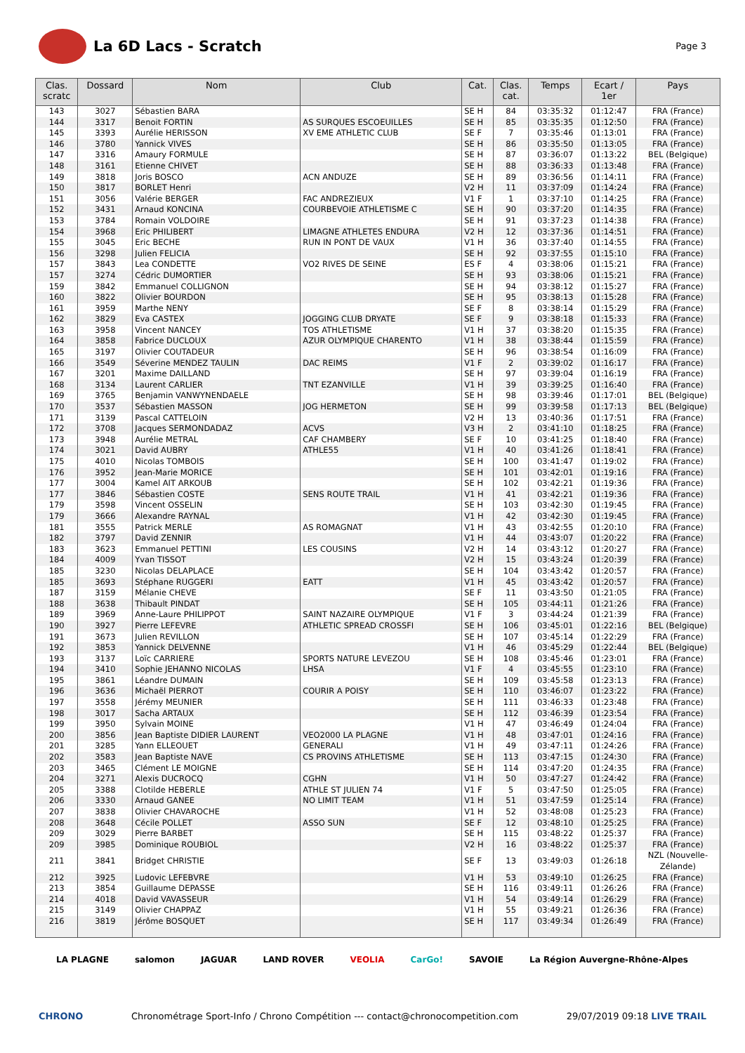La 6D Lacs - Scratch
Page 3
| Clas. scratc | Dossard | Nom | Club | Cat. | Clas. cat. | Temps | Ecart / 1er | Pays |
| --- | --- | --- | --- | --- | --- | --- | --- | --- |
| 143 | 3027 | Sébastien BARA | | SE H | 84 | 03:35:32 | 01:12:47 | FRA (France) |
| 144 | 3317 | Benoit FORTIN | AS SURQUES ESCOEUILLES | SE H | 85 | 03:35:35 | 01:12:50 | FRA (France) |
| 145 | 3393 | Aurélie HERISSON | XV EME ATHLETIC CLUB | SE F | 7 | 03:35:46 | 01:13:01 | FRA (France) |
| 146 | 3780 | Yannick VIVES | | SE H | 86 | 03:35:50 | 01:13:05 | FRA (France) |
| 147 | 3316 | Amaury FORMULE | | SE H | 87 | 03:36:07 | 01:13:22 | BEL (Belgique) |
| 148 | 3161 | Etienne CHIVET | | SE H | 88 | 03:36:33 | 01:13:48 | FRA (France) |
| 149 | 3818 | Joris BOSCO | ACN ANDUZE | SE H | 89 | 03:36:56 | 01:14:11 | FRA (France) |
| 150 | 3817 | BORLET Henri | | V2 H | 11 | 03:37:09 | 01:14:24 | FRA (France) |
| 151 | 3056 | Valérie BERGER | FAC ANDREZIEUX | V1 F | 1 | 03:37:10 | 01:14:25 | FRA (France) |
| 152 | 3431 | Arnaud KONCINA | COURBEVOIE ATHLETISME C | SE H | 90 | 03:37:20 | 01:14:35 | FRA (France) |
| 153 | 3784 | Romain VOLDOIRE | | SE H | 91 | 03:37:23 | 01:14:38 | FRA (France) |
| 154 | 3968 | Eric PHILIBERT | LIMAGNE ATHLETES ENDURA | V2 H | 12 | 03:37:36 | 01:14:51 | FRA (France) |
| 155 | 3045 | Eric BECHE | RUN IN PONT DE VAUX | V1 H | 36 | 03:37:40 | 01:14:55 | FRA (France) |
| 156 | 3298 | Julien FELICIA | | SE H | 92 | 03:37:55 | 01:15:10 | FRA (France) |
| 157 | 3843 | Lea CONDETTE | VO2 RIVES DE SEINE | ES F | 4 | 03:38:06 | 01:15:21 | FRA (France) |
| 157 | 3274 | Cédric DUMORTIER | | SE H | 93 | 03:38:06 | 01:15:21 | FRA (France) |
| 159 | 3842 | Emmanuel COLLIGNON | | SE H | 94 | 03:38:12 | 01:15:27 | FRA (France) |
| 160 | 3822 | Olivier BOURDON | | SE H | 95 | 03:38:13 | 01:15:28 | FRA (France) |
| 161 | 3959 | Marthe NENY | | SE F | 8 | 03:38:14 | 01:15:29 | FRA (France) |
| 162 | 3829 | Eva CASTEX | JOGGING CLUB DRYATE | SE F | 9 | 03:38:18 | 01:15:33 | FRA (France) |
| 163 | 3958 | Vincent NANCEY | TOS ATHLETISME | V1 H | 37 | 03:38:20 | 01:15:35 | FRA (France) |
| 164 | 3858 | Fabrice DUCLOUX | AZUR OLYMPIQUE CHARENTO | V1 H | 38 | 03:38:44 | 01:15:59 | FRA (France) |
| 165 | 3197 | Olivier COUTADEUR | | SE H | 96 | 03:38:54 | 01:16:09 | FRA (France) |
| 166 | 3549 | Séverine MENDEZ TAULIN | DAC REIMS | V1 F | 2 | 03:39:02 | 01:16:17 | FRA (France) |
| 167 | 3201 | Maxime DAILLAND | | SE H | 97 | 03:39:04 | 01:16:19 | FRA (France) |
| 168 | 3134 | Laurent CARLIER | TNT EZANVILLE | V1 H | 39 | 03:39:25 | 01:16:40 | FRA (France) |
| 169 | 3765 | Benjamin VANWYNENDAELE | | SE H | 98 | 03:39:46 | 01:17:01 | BEL (Belgique) |
| 170 | 3537 | Sébastien MASSON | JOG HERMETON | SE H | 99 | 03:39:58 | 01:17:13 | BEL (Belgique) |
| 171 | 3139 | Pascal CATTELOIN | | V2 H | 13 | 03:40:36 | 01:17:51 | FRA (France) |
| 172 | 3708 | Jacques SERMONDADAZ | ACVS | V3 H | 2 | 03:41:10 | 01:18:25 | FRA (France) |
| 173 | 3948 | Aurélie METRAL | CAF CHAMBERY | SE F | 10 | 03:41:25 | 01:18:40 | FRA (France) |
| 174 | 3021 | David AUBRY | ATHLE55 | V1 H | 40 | 03:41:26 | 01:18:41 | FRA (France) |
| 175 | 4010 | Nicolas TOMBOIS | | SE H | 100 | 03:41:47 | 01:19:02 | FRA (France) |
| 176 | 3952 | Jean-Marie MORICE | | SE H | 101 | 03:42:01 | 01:19:16 | FRA (France) |
| 177 | 3004 | Kamel AIT ARKOUB | | SE H | 102 | 03:42:21 | 01:19:36 | FRA (France) |
| 177 | 3846 | Sébastien COSTE | SENS ROUTE TRAIL | V1 H | 41 | 03:42:21 | 01:19:36 | FRA (France) |
| 179 | 3598 | Vincent OSSELIN | | SE H | 103 | 03:42:30 | 01:19:45 | FRA (France) |
| 179 | 3666 | Alexandre RAYNAL | | V1 H | 42 | 03:42:30 | 01:19:45 | FRA (France) |
| 181 | 3555 | Patrick MERLE | AS ROMAGNAT | V1 H | 43 | 03:42:55 | 01:20:10 | FRA (France) |
| 182 | 3797 | David ZENNIR | | V1 H | 44 | 03:43:07 | 01:20:22 | FRA (France) |
| 183 | 3623 | Emmanuel PETTINI | LES COUSINS | V2 H | 14 | 03:43:12 | 01:20:27 | FRA (France) |
| 184 | 4009 | Yvan TISSOT | | V2 H | 15 | 03:43:24 | 01:20:39 | FRA (France) |
| 185 | 3230 | Nicolas DELAPLACE | | SE H | 104 | 03:43:42 | 01:20:57 | FRA (France) |
| 185 | 3693 | Stéphane RUGGERI | EATT | V1 H | 45 | 03:43:42 | 01:20:57 | FRA (France) |
| 187 | 3159 | Mélanie CHEVE | | SE F | 11 | 03:43:50 | 01:21:05 | FRA (France) |
| 188 | 3638 | Thibault PINDAT | | SE H | 105 | 03:44:11 | 01:21:26 | FRA (France) |
| 189 | 3969 | Anne-Laure PHILIPPOT | SAINT NAZAIRE OLYMPIQUE | V1 F | 3 | 03:44:24 | 01:21:39 | FRA (France) |
| 190 | 3927 | Pierre LEFEVRE | ATHLETIC SPREAD CROSSFI | SE H | 106 | 03:45:01 | 01:22:16 | BEL (Belgique) |
| 191 | 3673 | Julien REVILLON | | SE H | 107 | 03:45:14 | 01:22:29 | FRA (France) |
| 192 | 3853 | Yannick DELVENNE | | V1 H | 46 | 03:45:29 | 01:22:44 | BEL (Belgique) |
| 193 | 3137 | Loïc CARRIERE | SPORTS NATURE LEVEZOU | SE H | 108 | 03:45:46 | 01:23:01 | FRA (France) |
| 194 | 3410 | Sophie JEHANNO NICOLAS | LHSA | V1 F | 4 | 03:45:55 | 01:23:10 | FRA (France) |
| 195 | 3861 | Léandre DUMAIN | | SE H | 109 | 03:45:58 | 01:23:13 | FRA (France) |
| 196 | 3636 | Michaël PIERROT | COURIR A POISY | SE H | 110 | 03:46:07 | 01:23:22 | FRA (France) |
| 197 | 3558 | Jérémy MEUNIER | | SE H | 111 | 03:46:33 | 01:23:48 | FRA (France) |
| 198 | 3017 | Sacha ARTAUX | | SE H | 112 | 03:46:39 | 01:23:54 | FRA (France) |
| 199 | 3950 | Sylvain MOINE | | V1 H | 47 | 03:46:49 | 01:24:04 | FRA (France) |
| 200 | 3856 | Jean Baptiste DIDIER LAURENT | VEO2000 LA PLAGNE | V1 H | 48 | 03:47:01 | 01:24:16 | FRA (France) |
| 201 | 3285 | Yann ELLEOUET | GENERALI | V1 H | 49 | 03:47:11 | 01:24:26 | FRA (France) |
| 202 | 3583 | Jean Baptiste NAVE | CS PROVINS ATHLETISME | SE H | 113 | 03:47:15 | 01:24:30 | FRA (France) |
| 203 | 3465 | Clément LE MOIGNE | | SE H | 114 | 03:47:20 | 01:24:35 | FRA (France) |
| 204 | 3271 | Alexis DUCROCQ | CGHN | V1 H | 50 | 03:47:27 | 01:24:42 | FRA (France) |
| 205 | 3388 | Clotilde HEBERLE | ATHLE ST JULIEN 74 | V1 F | 5 | 03:47:50 | 01:25:05 | FRA (France) |
| 206 | 3330 | Arnaud GANEE | NO LIMIT TEAM | V1 H | 51 | 03:47:59 | 01:25:14 | FRA (France) |
| 207 | 3838 | Olivier CHAVAROCHE | | V1 H | 52 | 03:48:08 | 01:25:23 | FRA (France) |
| 208 | 3648 | Cécile POLLET | ASSO SUN | SE F | 12 | 03:48:10 | 01:25:25 | FRA (France) |
| 209 | 3029 | Pierre BARBET | | SE H | 115 | 03:48:22 | 01:25:37 | FRA (France) |
| 209 | 3985 | Dominique ROUBIOL | | V2 H | 16 | 03:48:22 | 01:25:37 | FRA (France) |
| 211 | 3841 | Bridget CHRISTIE | | SE F | 13 | 03:49:03 | 01:26:18 | NZL (Nouvelle- Zélande) |
| 212 | 3925 | Ludovic LEFEBVRE | | V1 H | 53 | 03:49:10 | 01:26:25 | FRA (France) |
| 213 | 3854 | Guillaume DEPASSE | | SE H | 116 | 03:49:11 | 01:26:26 | FRA (France) |
| 214 | 4018 | David VAVASSEUR | | V1 H | 54 | 03:49:14 | 01:26:29 | FRA (France) |
| 215 | 3149 | Olivier CHAPPAZ | | V1 H | 55 | 03:49:21 | 01:26:36 | FRA (France) |
| 216 | 3819 | Jérôme BOSQUET | | SE H | 117 | 03:49:34 | 01:26:49 | FRA (France) |
LA PLAGNE salomon JAGUAR LAND ROVER VEOLIA CarGo! SAVOIE La Région Auvergne-Rhône-Alpes
CHRONO Chronométrage Sport-Info / Chrono Compétition --- contact@chronocompetition.com 29/07/2019 09:18 LIVE TRAIL